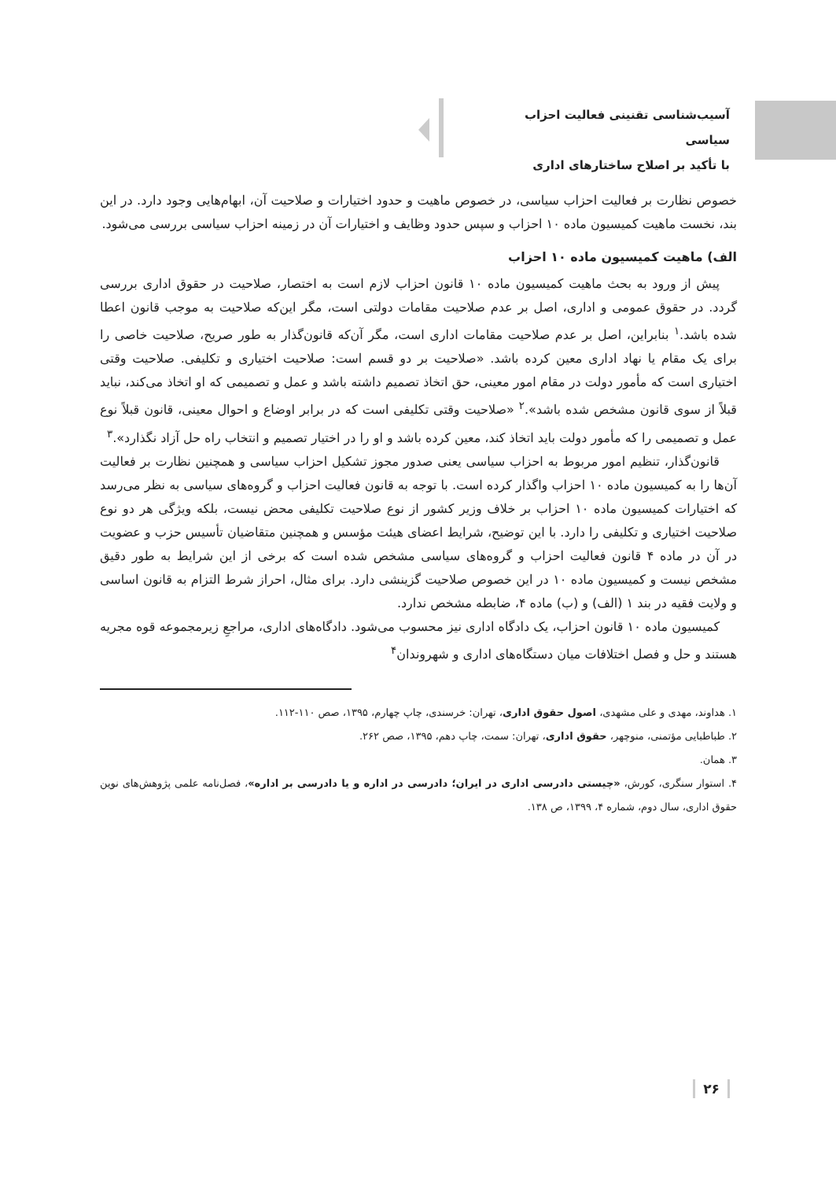آسیب‌شناسی تقنینی فعالیت احزاب سیاسی
با تأکید بر اصلاح ساختارهای اداری
خصوص نظارت بر فعالیت احزاب سیاسی، در خصوص ماهیت و حدود اختیارات و صلاحیت آن، ابهام‌هایی وجود دارد. در این بند، نخست ماهیت کمیسیون ماده ۱۰ احزاب و سپس حدود وظایف و اختیارات آن در زمینه احزاب سیاسی بررسی می‌شود.
الف) ماهیت کمیسیون ماده ۱۰ احزاب
پیش از ورود به بحث ماهیت کمیسیون ماده ۱۰ قانون احزاب لازم است به اختصار، صلاحیت در حقوق اداری بررسی گردد. در حقوق عمومی و اداری، اصل بر عدم صلاحیت مقامات دولتی است، مگر این‌که صلاحیت به موجب قانون اعطا شده باشد.<sup>۱</sup> بنابراین، اصل بر عدم صلاحیت مقامات اداری است، مگر آن‌که قانون‌گذار به طور صریح، صلاحیت خاصی را برای یک مقام یا نهاد اداری معین کرده باشد. «صلاحیت بر دو قسم است: صلاحیت اختیاری و تکلیفی. صلاحیت وقتی اختیاری است که مأمور دولت در مقام امور معینی، حق اتخاذ تصمیم داشته باشد و عمل و تصمیمی که او اتخاذ می‌کند، نباید قبلاً از سوی قانون مشخص شده باشد».<sup>۲</sup> «صلاحیت وقتی تکلیفی است که در برابر اوضاع و احوال معینی، قانون قبلاً نوع عمل و تصمیمی را که مأمور دولت باید اتخاذ کند، معین کرده باشد و او را در اختیار تصمیم و انتخاب راه حل آزاد نگذارد».<sup>۳</sup>
قانون‌گذار، تنظیم امور مربوط به احزاب سیاسی یعنی صدور مجوز تشکیل احزاب سیاسی و همچنین نظارت بر فعالیت آن‌ها را به کمیسیون ماده ۱۰ احزاب واگذار کرده است. با توجه به قانون فعالیت احزاب و گروه‌های سیاسی به نظر می‌رسد که اختیارات کمیسیون ماده ۱۰ احزاب بر خلاف وزیر کشور از نوع صلاحیت تکلیفی محض نیست، بلکه ویژگی هر دو نوع صلاحیت اختیاری و تکلیفی را دارد. با این توضیح، شرایط اعضای هیئت مؤسس و همچنین متقاضیان تأسیس حزب و عضویت در آن در ماده ۴ قانون فعالیت احزاب و گروه‌های سیاسی مشخص شده است که برخی از این شرایط به طور دقیق مشخص نیست و کمیسیون ماده ۱۰ در این خصوص صلاحیت گزینشی دارد. برای مثال، احراز شرط التزام به قانون اساسی و ولایت فقیه در بند ۱ (الف) و (ب) ماده ۴، ضابطه مشخص ندارد.
کمیسیون ماده ۱۰ قانون احزاب، یک دادگاه اداری نیز محسوب می‌شود. دادگاه‌های اداری، مراجعِ زیرمجموعه قوه مجریه هستند و حل و فصل اختلافات میان دستگاه‌های اداری و شهروندان<sup>۴</sup>
۱. هداوند، مهدی و علی مشهدی، اصول حقوق اداری، تهران: خرسندی، چاپ چهارم، ۱۳۹۵، صص ۱۱۰-۱۱۲.
۲. طباطبایی مؤتمنی، منوچهر، حقوق اداری، تهران: سمت، چاپ دهم، ۱۳۹۵، صص ۲۶۲.
۳. همان.
۴. استوار سنگری، کورش، «چیستی دادرسی اداری در ایران؛ دادرسی در اداره و یا دادرسی بر اداره»، فصل‌نامه علمی پژوهش‌های نوین حقوق اداری، سال دوم، شماره ۴، ۱۳۹۹، ص ۱۳۸.
۲۶